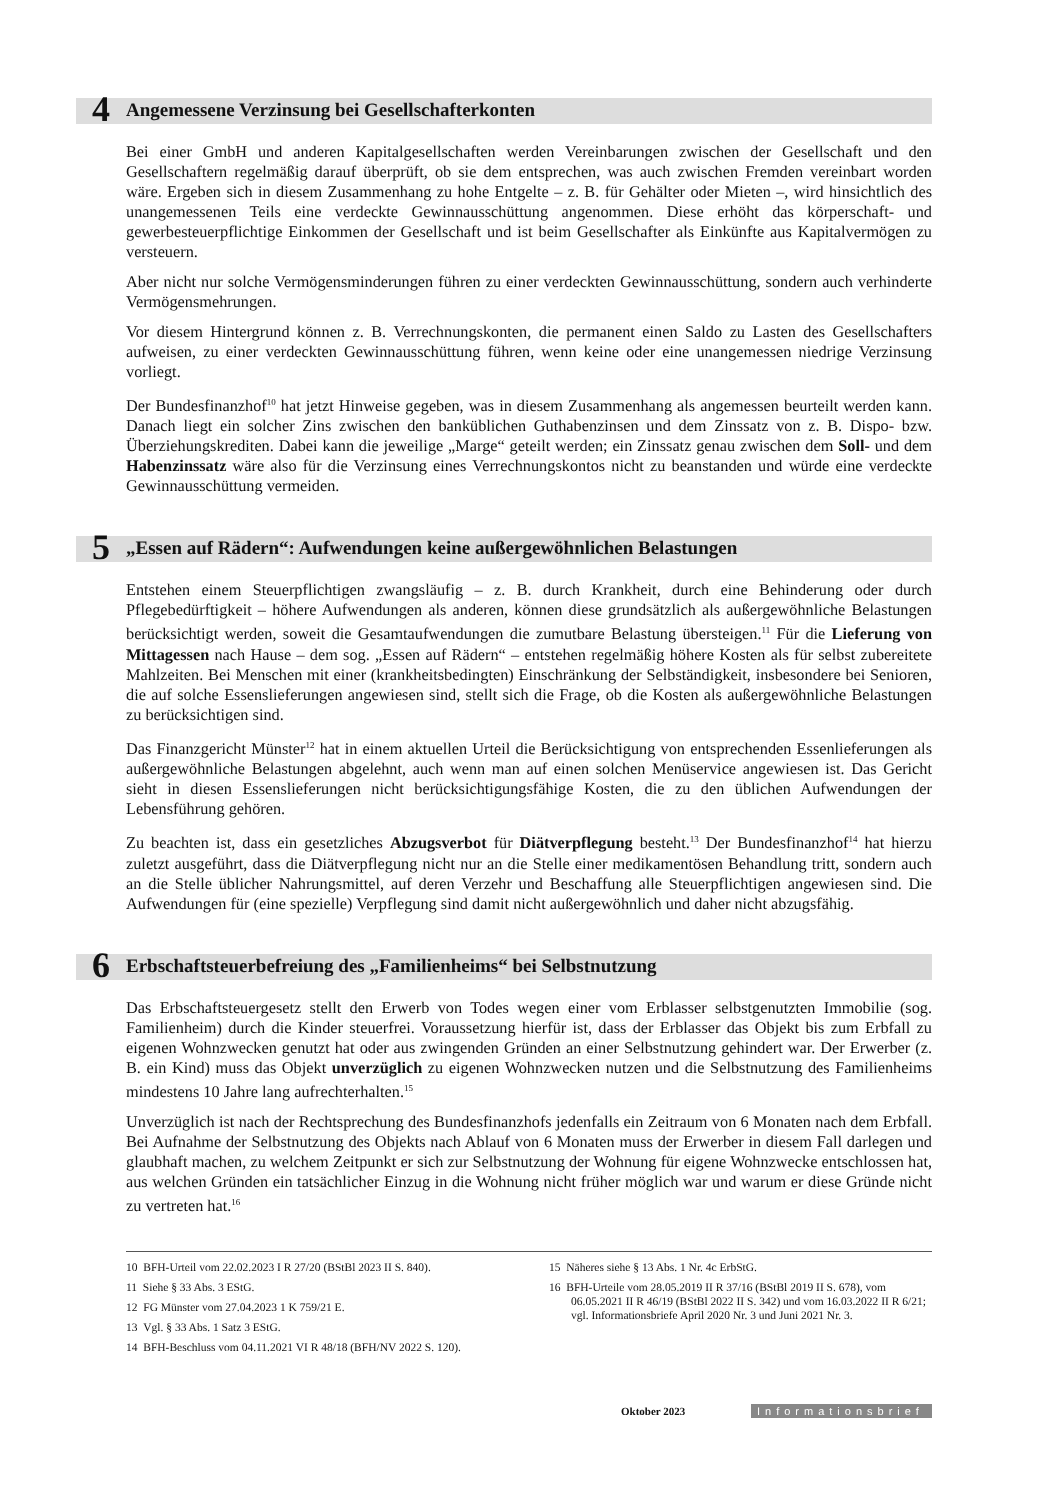4 Angemessene Verzinsung bei Gesellschafterkonten
Bei einer GmbH und anderen Kapitalgesellschaften werden Vereinbarungen zwischen der Gesellschaft und den Gesellschaftern regelmäßig darauf überprüft, ob sie dem entsprechen, was auch zwischen Fremden vereinbart worden wäre. Ergeben sich in diesem Zusammenhang zu hohe Entgelte – z. B. für Gehälter oder Mieten –, wird hinsichtlich des unangemessenen Teils eine verdeckte Gewinnausschüttung angenommen. Diese erhöht das körperschaft- und gewerbesteuerpflichtige Einkommen der Gesellschaft und ist beim Gesellschafter als Einkünfte aus Kapitalvermögen zu versteuern.
Aber nicht nur solche Vermögensminderungen führen zu einer verdeckten Gewinnausschüttung, sondern auch verhinderte Vermögensmehrungen.
Vor diesem Hintergrund können z. B. Verrechnungskonten, die permanent einen Saldo zu Lasten des Gesellschafters aufweisen, zu einer verdeckten Gewinnausschüttung führen, wenn keine oder eine unangemessen niedrige Verzinsung vorliegt.
Der Bundesfinanzhof<sup>10</sup> hat jetzt Hinweise gegeben, was in diesem Zusammenhang als angemessen beurteilt werden kann. Danach liegt ein solcher Zins zwischen den banküblichen Guthabenzinsen und dem Zinssatz von z. B. Dispo- bzw. Überziehungskrediten. Dabei kann die jeweilige „Marge“ geteilt werden; ein Zinssatz genau zwischen dem Soll- und dem Habenzinssatz wäre also für die Verzinsung eines Verrechnungskontos nicht zu beanstanden und würde eine verdeckte Gewinnausschüttung vermeiden.
5 „Essen auf Rädern“: Aufwendungen keine außergewöhnlichen Belastungen
Entstehen einem Steuerpflichtigen zwangsläufig – z. B. durch Krankheit, durch eine Behinderung oder durch Pflegebedürftigkeit – höhere Aufwendungen als anderen, können diese grundsätzlich als außergewöhnliche Belastungen berücksichtigt werden, soweit die Gesamtaufwendungen die zumutbare Belastung übersteigen.<sup>11</sup> Für die Lieferung von Mittagessen nach Hause – dem sog. „Essen auf Rädern“ – entstehen regelmäßig höhere Kosten als für selbst zubereitete Mahlzeiten. Bei Menschen mit einer (krankheitsbedingten) Einschränkung der Selbständigkeit, insbesondere bei Senioren, die auf solche Essenslieferungen angewiesen sind, stellt sich die Frage, ob die Kosten als außergewöhnliche Belastungen zu berücksichtigen sind.
Das Finanzgericht Münster<sup>12</sup> hat in einem aktuellen Urteil die Berücksichtigung von entsprechenden Essenlieferungen als außergewöhnliche Belastungen abgelehnt, auch wenn man auf einen solchen Menüservice angewiesen ist. Das Gericht sieht in diesen Essenslieferungen nicht berücksichtigungsfähige Kosten, die zu den üblichen Aufwendungen der Lebensführung gehören.
Zu beachten ist, dass ein gesetzliches Abzugsverbot für Diätverpflegung besteht.<sup>13</sup> Der Bundesfinanzhof<sup>14</sup> hat hierzu zuletzt ausgeführt, dass die Diätverpflegung nicht nur an die Stelle einer medikamentösen Behandlung tritt, sondern auch an die Stelle üblicher Nahrungsmittel, auf deren Verzehr und Beschaffung alle Steuerpflichtigen angewiesen sind. Die Aufwendungen für (eine spezielle) Verpflegung sind damit nicht außergewöhnlich und daher nicht abzugsfähig.
6 Erbschaftsteuerbefreiung des „Familienheims“ bei Selbstnutzung
Das Erbschaftsteuergesetz stellt den Erwerb von Todes wegen einer vom Erblasser selbstgenutzten Immobilie (sog. Familienheim) durch die Kinder steuerfrei. Voraussetzung hierfür ist, dass der Erblasser das Objekt bis zum Erbfall zu eigenen Wohnzwecken genutzt hat oder aus zwingenden Gründen an einer Selbstnutzung gehindert war. Der Erwerber (z. B. ein Kind) muss das Objekt unverzüglich zu eigenen Wohnzwecken nutzen und die Selbstnutzung des Familienheims mindestens 10 Jahre lang aufrechterhalten.<sup>15</sup>
Unverzüglich ist nach der Rechtsprechung des Bundesfinanzhofs jedenfalls ein Zeitraum von 6 Monaten nach dem Erbfall. Bei Aufnahme der Selbstnutzung des Objekts nach Ablauf von 6 Monaten muss der Erwerber in diesem Fall darlegen und glaubhaft machen, zu welchem Zeitpunkt er sich zur Selbstnutzung der Wohnung für eigene Wohnzwecke entschlossen hat, aus welchen Gründen ein tatsächlicher Einzug in die Wohnung nicht früher möglich war und warum er diese Gründe nicht zu vertreten hat.<sup>16</sup>
10 BFH-Urteil vom 22.02.2023 I R 27/20 (BStBl 2023 II S. 840).
11 Siehe § 33 Abs. 3 EStG.
12 FG Münster vom 27.04.2023 1 K 759/21 E.
13 Vgl. § 33 Abs. 1 Satz 3 EStG.
14 BFH-Beschluss vom 04.11.2021 VI R 48/18 (BFH/NV 2022 S. 120).
15 Näheres siehe § 13 Abs. 1 Nr. 4c ErbStG.
16 BFH-Urteile vom 28.05.2019 II R 37/16 (BStBl 2019 II S. 678), vom 06.05.2021 II R 46/19 (BStBl 2022 II S. 342) und vom 16.03.2022 II R 6/21; vgl. Informationsbriefe April 2020 Nr. 3 und Juni 2021 Nr. 3.
Oktober 2023 Informationsbrief